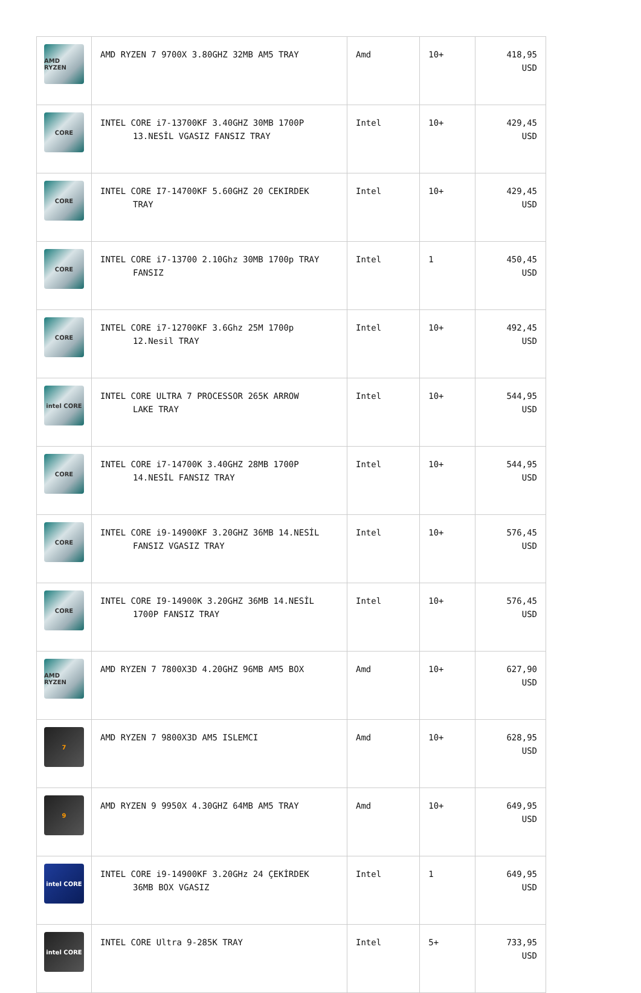| AMD RYZEN | AMD RYZEN 7 9700X 3.80GHZ 32MB AM5 TRAY | Amd | 10+ | 418,95 USD |
| CORE | INTEL CORE i7-13700KF 3.40GHZ 30MB 1700P 13.NESİL VGASIZ FANSIZ TRAY | Intel | 10+ | 429,45 USD |
| CORE | INTEL CORE I7-14700KF 5.60GHZ 20 CEKIRDEK TRAY | Intel | 10+ | 429,45 USD |
| CORE | INTEL CORE i7-13700 2.10Ghz 30MB 1700p TRAY FANSIZ | Intel | 1 | 450,45 USD |
| CORE | INTEL CORE i7-12700KF 3.6Ghz 25M 1700p 12.Nesil TRAY | Intel | 10+ | 492,45 USD |
| intel CORE | INTEL CORE ULTRA 7 PROCESSOR 265K ARROW LAKE TRAY | Intel | 10+ | 544,95 USD |
| CORE | INTEL CORE i7-14700K 3.40GHZ 28MB 1700P 14.NESİL FANSIZ TRAY | Intel | 10+ | 544,95 USD |
| CORE | INTEL CORE i9-14900KF 3.20GHZ 36MB 14.NESİL FANSIZ VGASIZ TRAY | Intel | 10+ | 576,45 USD |
| CORE | INTEL CORE I9-14900K 3.20GHZ 36MB 14.NESİL 1700P FANSIZ TRAY | Intel | 10+ | 576,45 USD |
| AMD RYZEN | AMD RYZEN 7 7800X3D 4.20GHZ 96MB AM5 BOX | Amd | 10+ | 627,90 USD |
| 7 | AMD RYZEN 7 9800X3D AM5 ISLEMCI | Amd | 10+ | 628,95 USD |
| 9 | AMD RYZEN 9 9950X 4.30GHZ 64MB AM5 TRAY | Amd | 10+ | 649,95 USD |
| intel CORE | INTEL CORE i9-14900KF 3.20GHz 24 ÇEKİRDEK 36MB BOX VGASIZ | Intel | 1 | 649,95 USD |
| intel CORE | INTEL CORE Ultra 9-285K TRAY | Intel | 5+ | 733,95 USD |